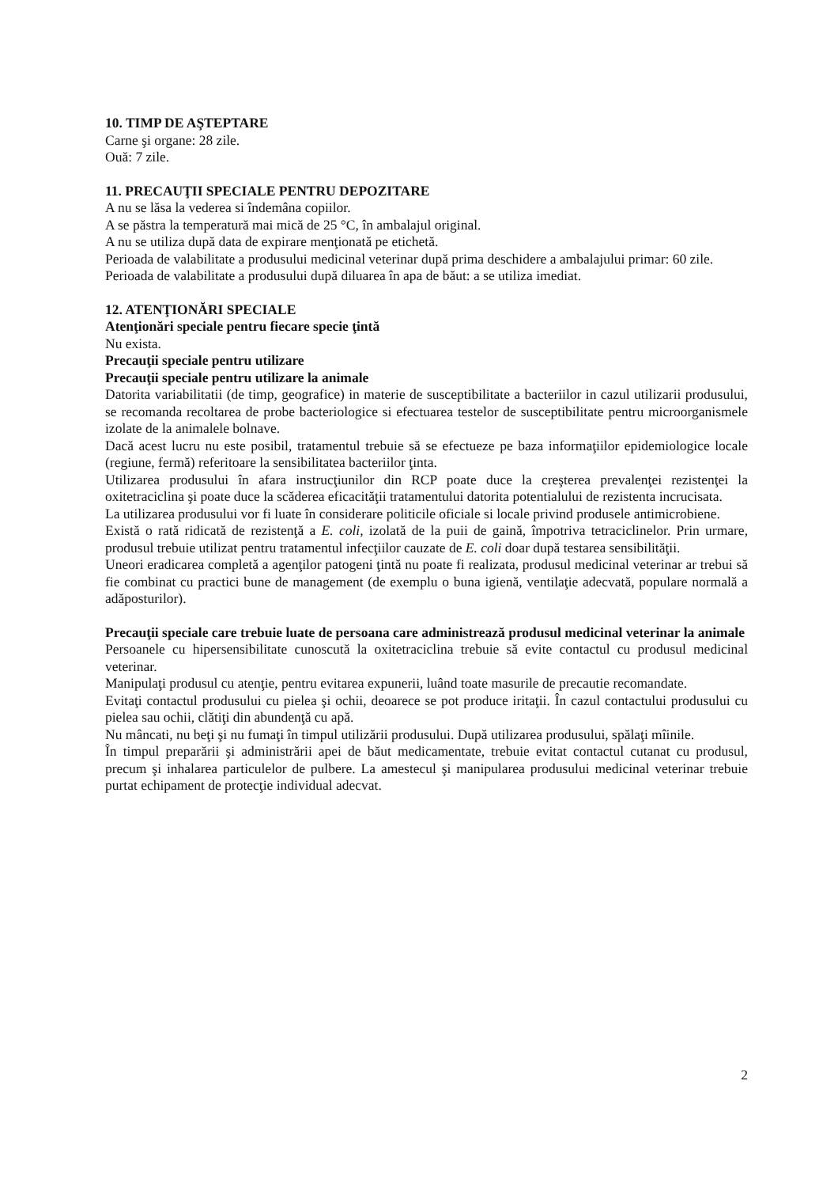10. TIMP DE AŞTEPTARE
Carne şi organe: 28 zile.
Ouă: 7 zile.
11. PRECAUŢII SPECIALE PENTRU DEPOZITARE
A nu se lăsa la vederea si îndemâna copiilor.
A se păstra la temperatură mai mică de 25 °C, în ambalajul original.
A nu se utiliza după data de expirare menţionată pe etichetă.
Perioada de valabilitate a produsului medicinal veterinar după prima deschidere a ambalajului primar: 60 zile.
Perioada de valabilitate a produsului după diluarea în apa de băut: a se utiliza imediat.
12. ATENŢIONĂRI SPECIALE
Atenţionări speciale pentru fiecare specie ţintă
Nu exista.
Precauţii speciale pentru utilizare
Precauţii speciale pentru utilizare la animale
Datorita variabilitatii (de timp, geografice) in materie de susceptibilitate a bacteriilor in cazul utilizarii produsului, se recomanda recoltarea de probe bacteriologice si efectuarea testelor de susceptibilitate pentru microorganismele izolate de la animalele bolnave.
Dacă acest lucru nu este posibil, tratamentul trebuie să se efectueze pe baza informaţiilor epidemiologice locale (regiune, fermă) referitoare la sensibilitatea bacteriilor ţinta.
Utilizarea produsului în afara instrucţiunilor din RCP poate duce la creşterea prevalenţei rezistenţei la oxitetraciclina şi poate duce la scăderea eficacităţii tratamentului datorita potentialului de rezistenta incrucisata.
La utilizarea produsului vor fi luate în considerare politicile oficiale si locale privind produsele antimicrobiene.
Există o rată ridicată de rezistenţă a E. coli, izolată de la puii de gaină, împotriva tetraciclinelor. Prin urmare, produsul trebuie utilizat pentru tratamentul infecţiilor cauzate de E. coli doar după testarea sensibilităţii.
Uneori eradicarea completă a agenţilor patogeni ţintă nu poate fi realizata, produsul medicinal veterinar ar trebui să fie combinat cu practici bune de management (de exemplu o buna igienă, ventilaţie adecvată, populare normală a adăposturilor).
Precauţii speciale care trebuie luate de persoana care administrează produsul medicinal veterinar la animale
Persoanele cu hipersensibilitate cunoscută la oxitetraciclina trebuie să evite contactul cu produsul medicinal veterinar.
Manipulaţi produsul cu atenţie, pentru evitarea expunerii, luând toate masurile de precautie recomandate.
Evitaţi contactul produsului cu pielea şi ochii, deoarece se pot produce iritaţii. În cazul contactului produsului cu pielea sau ochii, clătiţi din abundenţă cu apă.
Nu mâncati, nu beţi şi nu fumaţi în timpul utilizării produsului. După utilizarea produsului, spălaţi mîinile.
În timpul preparării şi administrării apei de băut medicamentate, trebuie evitat contactul cutanat cu produsul, precum şi inhalarea particulelor de pulbere. La amestecul şi manipularea produsului medicinal veterinar trebuie purtat echipament de protecţie individual adecvat.
2